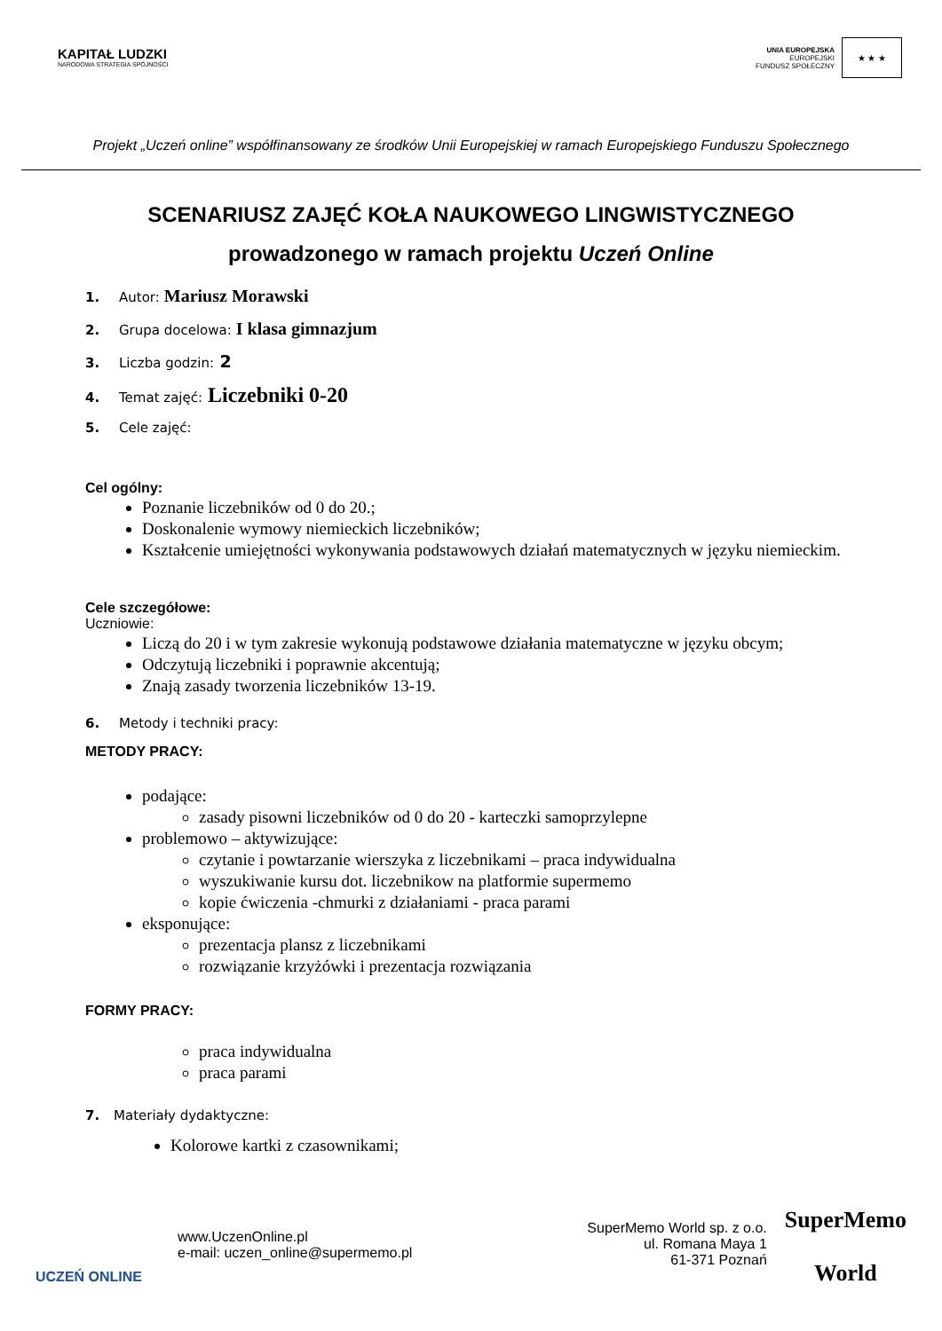KAPITAŁ LUDZKI
NARODOWA STRATEGIA SPÓJNOŚCI
UNIA EUROPEJSKA
EUROPEJSKI
FUNDUSZ SPOŁECZNY
★ ★ ★
Projekt „Uczeń online” współfinansowany ze środków Unii Europejskiej w ramach Europejskiego Funduszu Społecznego
SCENARIUSZ ZAJĘĆ KOŁA NAUKOWEGO LINGWISTYCZNEGO
prowadzonego w ramach projektu Uczeń Online
1. Autor: Mariusz Morawski
2. Grupa docelowa: I klasa gimnazjum
3. Liczba godzin: 2
4. Temat zajęć: Liczebniki 0-20
5. Cele zajęć:
Cel ogólny:
Poznanie liczebników od 0 do 20.;
Doskonalenie wymowy niemieckich liczebników;
Kształcenie umiejętności wykonywania podstawowych działań matematycznych w języku niemieckim.
Cele szczegółowe:
Uczniowie:
Liczą do 20 i w tym zakresie wykonują podstawowe działania matematyczne w języku obcym;
Odczytują liczebniki i poprawnie akcentują;
Znają zasady tworzenia liczebników 13-19.
6. Metody i techniki pracy:
METODY PRACY:
podające:
zasady pisowni liczebników od 0 do 20 - karteczki samoprzylepne
problemowo – aktywizujące:
czytanie i powtarzanie wierszyka z liczebnikami – praca indywidualna
wyszukiwanie kursu dot. liczebnikow na platformie supermemo
kopie ćwiczenia -chmurki z działaniami - praca parami
eksponujące:
prezentacja plansz z liczebnikami
rozwiązanie krzyżówki i prezentacja rozwiązania
FORMY PRACY:
praca indywidualna
praca parami
7. Materiały dydaktyczne:
Kolorowe kartki z czasownikami;
UCZEŃ ONLINE
www.UczenOnline.pl
e-mail: uczen_online@supermemo.pl
SuperMemo World sp. z o.o.
ul. Romana Maya 1
61-371 Poznań
SuperMemo
World